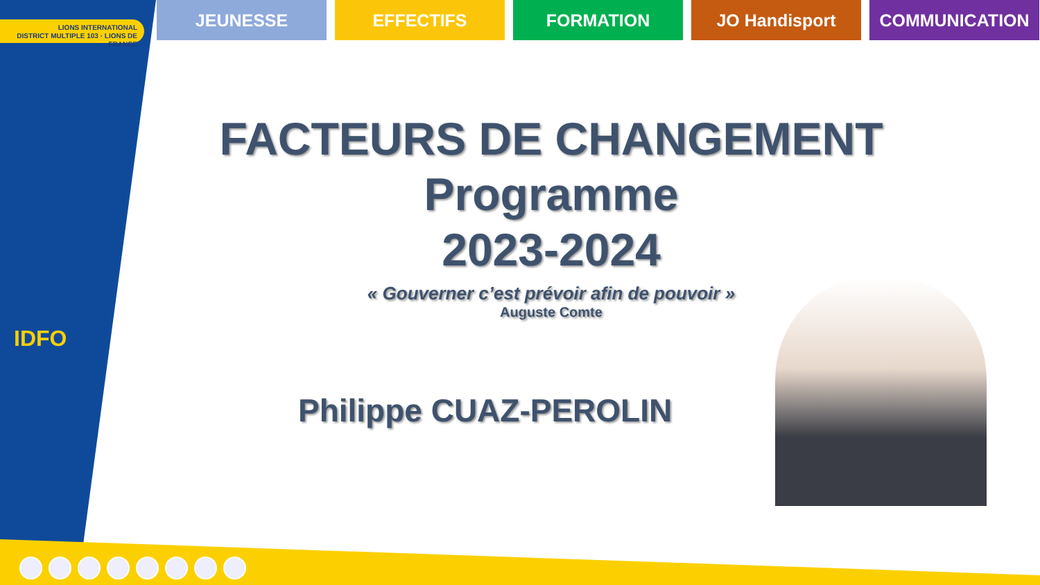LIONS INTERNATIONAL
DISTRICT MULTIPLE 103 · LIONS DE FRANCE
IDFO
JEUNESSE EFFECTIFS FORMATION JO Handisport COMMUNICATION
FACTEURS DE CHANGEMENT
Programme
2023-2024
« Gouverner c’est prévoir afin de pouvoir »
Auguste Comte
Philippe CUAZ-PEROLIN